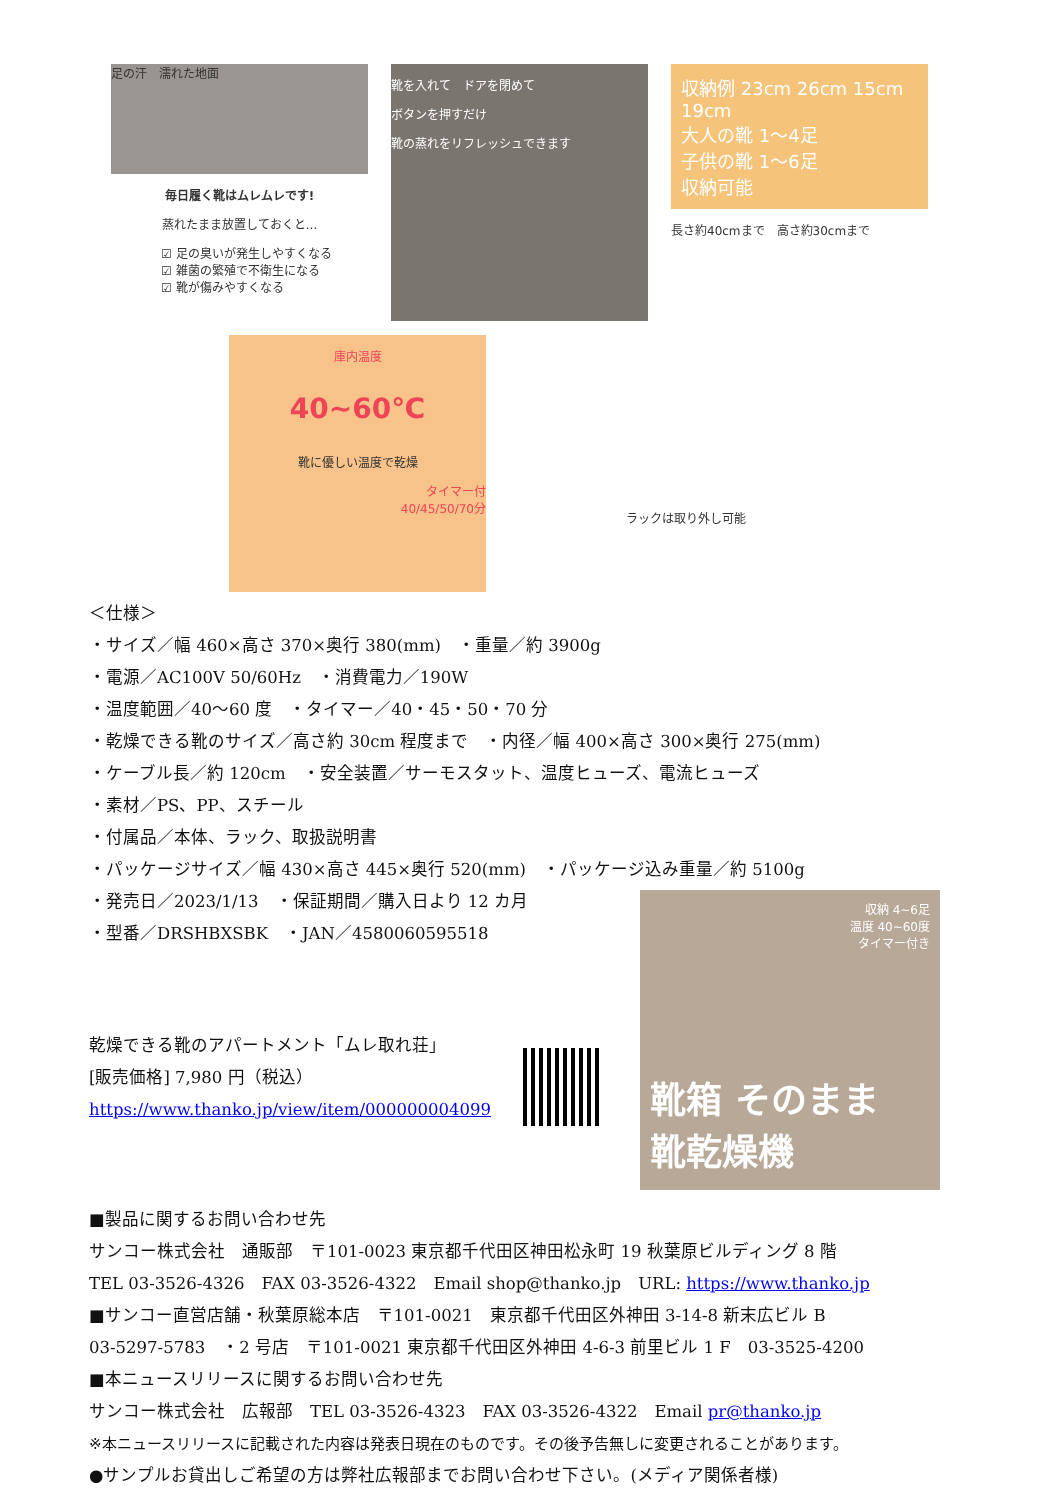足の汗　濡れた地面
毎日履く靴はムレムレです!
蒸れたまま放置しておくと…
☑ 足の臭いが発生しやすくなる
☑ 雑菌の繁殖で不衛生になる
☑ 靴が傷みやすくなる
靴を入れて　ドアを閉めて
ボタンを押すだけ
靴の蒸れをリフレッシュできます
収納例 23cm 26cm 15cm 19cm
大人の靴 1〜4足
子供の靴 1〜6足
収納可能
長さ約40cmまで　高さ約30cmまで
庫内温度
40~60℃
靴に優しい温度で乾燥
タイマー付
40/45/50/70分
ラックは取り外し可能
＜仕様＞
・サイズ／幅 460×高さ 370×奥行 380(mm)　・重量／約 3900g
・電源／AC100V 50/60Hz　・消費電力／190W
・温度範囲／40〜60 度　・タイマー／40・45・50・70 分
・乾燥できる靴のサイズ／高さ約 30cm 程度まで　・内径／幅 400×高さ 300×奥行 275(mm)
・ケーブル長／約 120cm　・安全装置／サーモスタット、温度ヒューズ、電流ヒューズ
・素材／PS、PP、スチール
・付属品／本体、ラック、取扱説明書
・パッケージサイズ／幅 430×高さ 445×奥行 520(mm)　・パッケージ込み重量／約 5100g
・発売日／2023/1/13　・保証期間／購入日より 12 カ月
・型番／DRSHBXSBK　・JAN／4580060595518
乾燥できる靴のアパートメント「ムレ取れ荘」
[販売価格] 7,980 円（税込）
https://www.thanko.jp/view/item/000000004099
収納 4~6足
温度 40~60度
タイマー付き
靴箱 そのまま
靴乾燥機
■製品に関するお問い合わせ先
サンコー株式会社　通販部　〒101-0023 東京都千代田区神田松永町 19 秋葉原ビルディング 8 階
TEL 03-3526-4326　FAX 03-3526-4322　Email shop@thanko.jp　URL: https://www.thanko.jp
■サンコー直営店舗・秋葉原総本店　〒101-0021　東京都千代田区外神田 3-14-8 新末広ビル B
03-5297-5783　・2 号店　〒101-0021 東京都千代田区外神田 4-6-3 前里ビル 1 F　03-3525-4200
■本ニュースリリースに関するお問い合わせ先
サンコー株式会社　広報部　TEL 03-3526-4323　FAX 03-3526-4322　Email pr@thanko.jp
※本ニュースリリースに記載された内容は発表日現在のものです。その後予告無しに変更されることがあります。
●サンプルお貸出しご希望の方は弊社広報部までお問い合わせ下さい。(メディア関係者様)